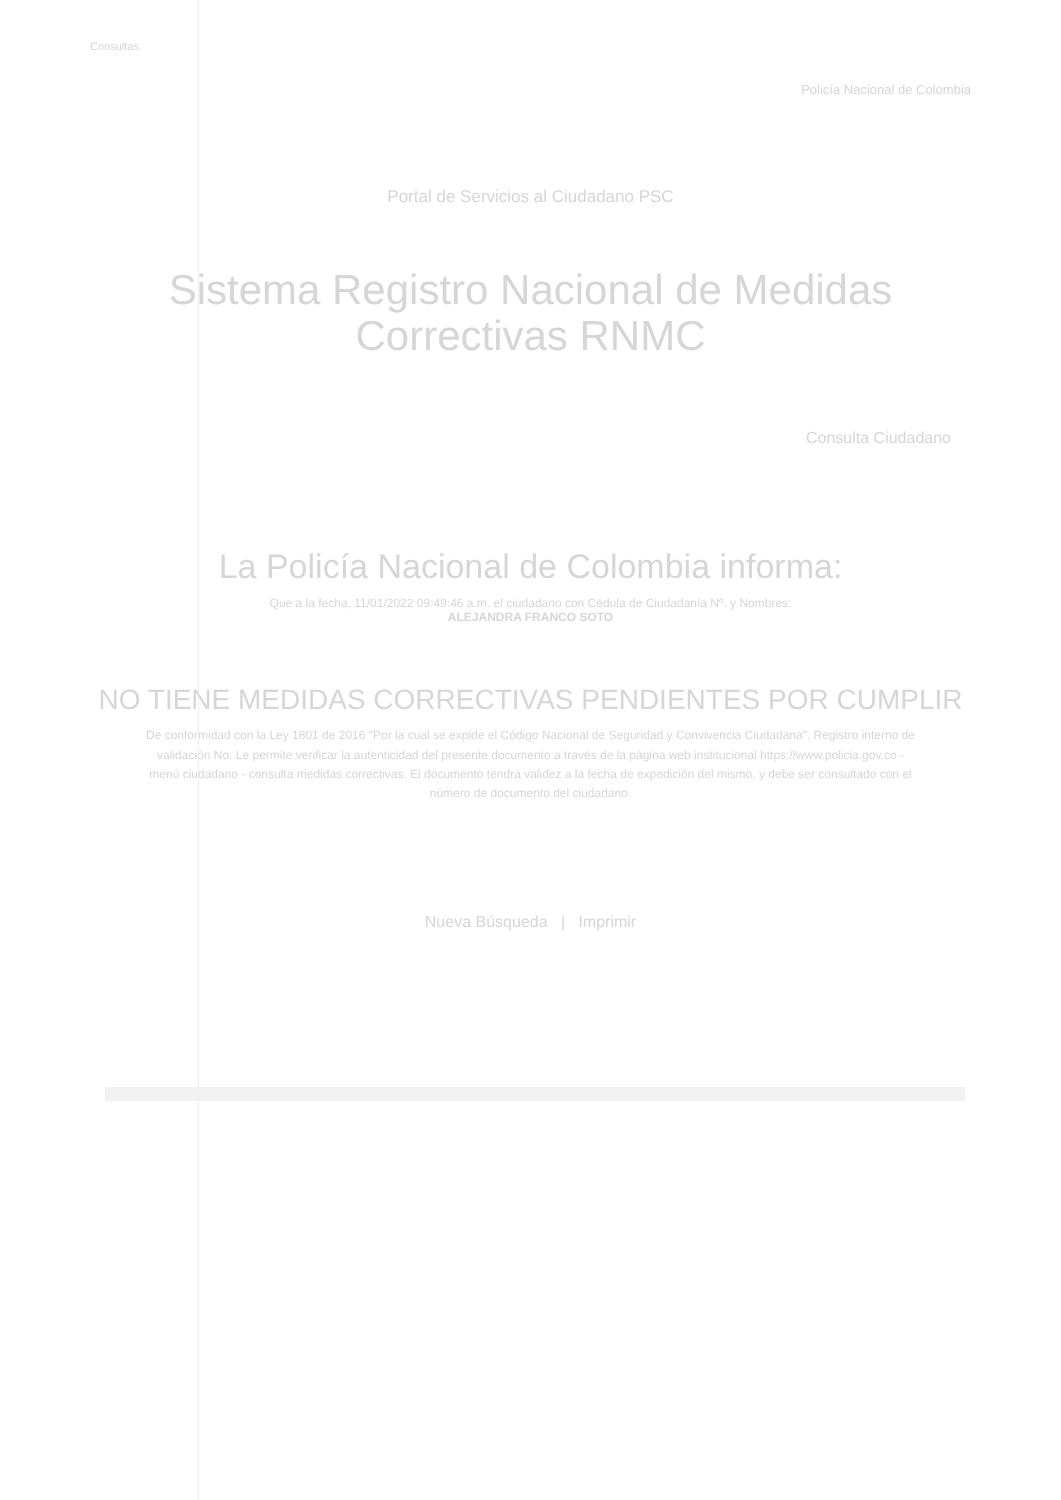Consultas
Policía Nacional de Colombia
Portal de Servicios al Ciudadano PSC
Sistema Registro Nacional de Medidas Correctivas RNMC
Consulta Ciudadano
La Policía Nacional de Colombia informa:
Que a la fecha, 11/01/2022 09:49:46 a.m. el ciudadano con Cédula de Ciudadanía Nº. y Nombres:
ALEJANDRA FRANCO SOTO
NO TIENE MEDIDAS CORRECTIVAS PENDIENTES POR CUMPLIR
De conformidad con la Ley 1801 de 2016 "Por la cual se expide el Código Nacional de Seguridad y Convivencia Ciudadana". Registro interno de validación No. Le permite verificar la autenticidad del presente documento a través de la página web institucional https://www.policia.gov.co - menú ciudadano - consulta medidas correctivas. El documento tendrá validez a la fecha de expedición del mismo, y debe ser consultado con el número de documento del ciudadano.
Nueva Búsqueda | Imprimir